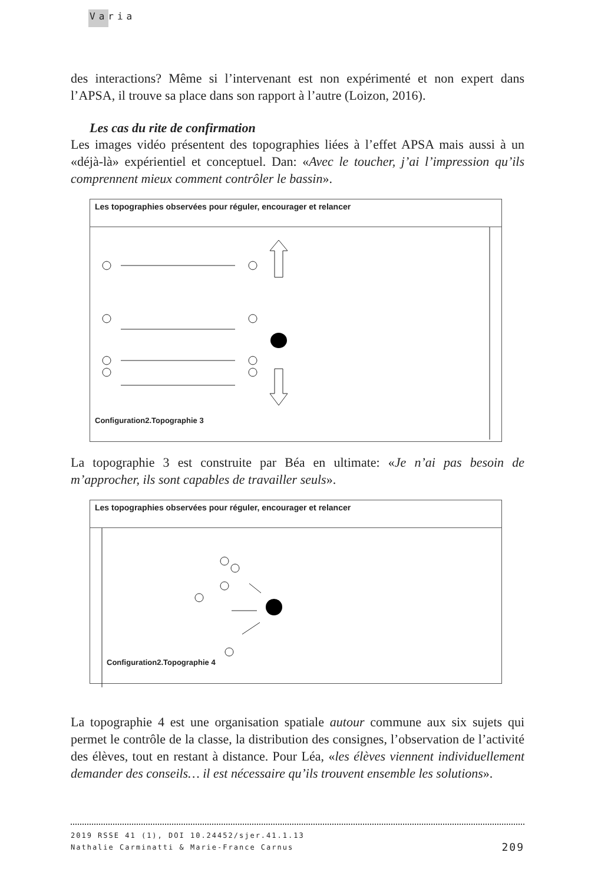Varia
des interactions? Même si l’intervenant est non expérimenté et non expert dans l’APSA, il trouve sa place dans son rapport à l’autre (Loizon, 2016).
Les cas du rite de confirmation
Les images vidéo présentent des topographies liées à l’effet APSA mais aussi à un «déjà-là» expérientiel et conceptuel. Dan: «Avec le toucher, j’ai l’impression qu’ils comprennent mieux comment contrôler le bassin».
Les topographies observées pour réguler, encourager et relancer
Configuration2.Topographie 3
La topographie 3 est construite par Béa en ultimate: «Je n’ai pas besoin de m’approcher, ils sont capables de travailler seuls».
Les topographies observées pour réguler, encourager et relancer
Configuration2.Topographie 4
La topographie 4 est une organisation spatiale autour commune aux six sujets qui permet le contrôle de la classe, la distribution des consignes, l’observation de l’activité des élèves, tout en restant à distance. Pour Léa, «les élèves viennent individuellement demander des conseils… il est nécessaire qu’ils trouvent ensemble les solutions».
2019 RSSE 41 (1), DOI 10.24452/sjer.41.1.13
Nathalie Carminatti & Marie-France Carnus 209